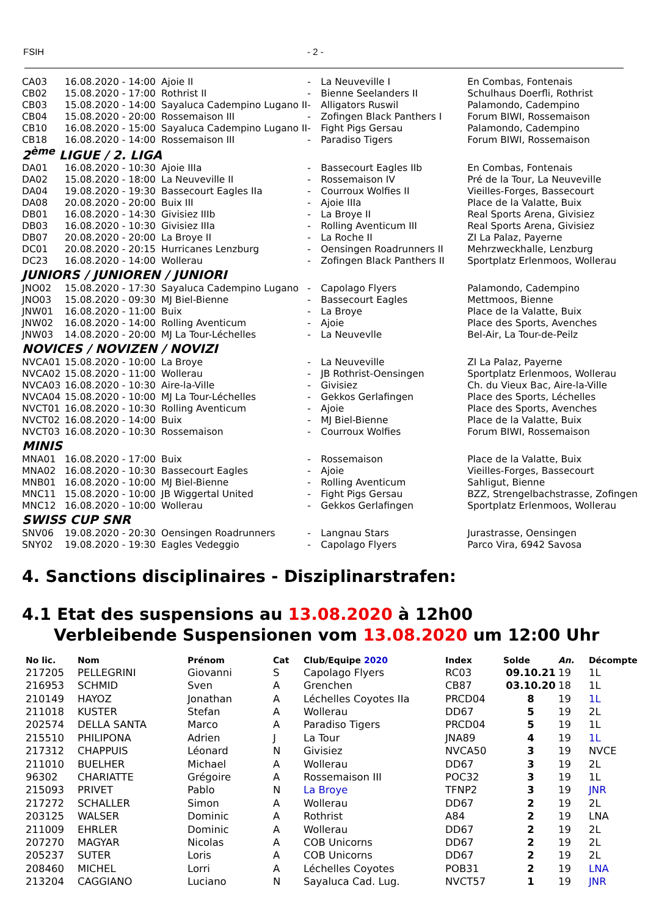FSIH - 2 -
| CA03 | 16.08.2020 - 14:00 | Ajoie II | - | La Neuveville I | En Combas, Fontenais |
| CB02 | 15.08.2020 - 17:00 | Rothrist II | - | Bienne Seelanders II | Schulhaus Doerfli, Rothrist |
| CB03 | 15.08.2020 - 14:00 | Sayaluca Cadempino Lugano II | - | Alligators Ruswil | Palamondo, Cadempino |
| CB04 | 15.08.2020 - 20:00 | Rossemaison III | - | Zofingen Black Panthers I | Forum BIWI, Rossemaison |
| CB10 | 16.08.2020 - 15:00 | Sayaluca Cadempino Lugano II | - | Fight Pigs Gersau | Palamondo, Cadempino |
| CB18 | 16.08.2020 - 14:00 | Rossemaison III | - | Paradiso Tigers | Forum BIWI, Rossemaison |
| 2<sup>ème</sup> LIGUE / 2. LIGA | | | | | |
| DA01 | 16.08.2020 - 10:30 | Ajoie IIIa | - | Bassecourt Eagles IIb | En Combas, Fontenais |
| DA02 | 15.08.2020 - 18:00 | La Neuveville II | - | Rossemaison IV | Pré de la Tour, La Neuveville |
| DA04 | 19.08.2020 - 19:30 | Bassecourt Eagles IIa | - | Courroux Wolfies II | Vieilles-Forges, Bassecourt |
| DA08 | 20.08.2020 - 20:00 | Buix III | - | Ajoie IIIa | Place de la Valatte, Buix |
| DB01 | 16.08.2020 - 14:30 | Givisiez IIIb | - | La Broye II | Real Sports Arena, Givisiez |
| DB03 | 16.08.2020 - 10:30 | Givisiez IIIa | - | Rolling Aventicum III | Real Sports Arena, Givisiez |
| DB07 | 20.08.2020 - 20:00 | La Broye II | - | La Roche II | ZI La Palaz, Payerne |
| DC01 | 20.08.2020 - 20:15 | Hurricanes Lenzburg | - | Oensingen Roadrunners II | Mehrzweckhalle, Lenzburg |
| DC23 | 16.08.2020 - 14:00 | Wollerau | - | Zofingen Black Panthers II | Sportplatz Erlenmoos, Wollerau |
| JUNIORS / JUNIOREN / JUNIORI | | | | | |
| JNO02 | 15.08.2020 - 17:30 | Sayaluca Cadempino Lugano | - | Capolago Flyers | Palamondo, Cadempino |
| JNO03 | 15.08.2020 - 09:30 | MJ Biel-Bienne | - | Bassecourt Eagles | Mettmoos, Bienne |
| JNW01 | 16.08.2020 - 11:00 | Buix | - | La Broye | Place de la Valatte, Buix |
| JNW02 | 16.08.2020 - 14:00 | Rolling Aventicum | - | Ajoie | Place des Sports, Avenches |
| JNW03 | 14.08.2020 - 20:00 | MJ La Tour-Léchelles | - | La Neuvevlle | Bel-Air, La Tour-de-Peilz |
| NOVICES / NOVIZEN / NOVIZI | | | | | |
| NVCA01 | 15.08.2020 - 10:00 | La Broye | - | La Neuveville | ZI La Palaz, Payerne |
| NVCA02 | 15.08.2020 - 11:00 | Wollerau | - | JB Rothrist-Oensingen | Sportplatz Erlenmoos, Wollerau |
| NVCA03 | 16.08.2020 - 10:30 | Aire-la-Ville | - | Givisiez | Ch. du Vieux Bac, Aire-la-Ville |
| NVCA04 | 15.08.2020 - 10:00 | MJ La Tour-Léchelles | - | Gekkos Gerlafingen | Place des Sports, Léchelles |
| NVCT01 | 16.08.2020 - 10:30 | Rolling Aventicum | - | Ajoie | Place des Sports, Avenches |
| NVCT02 | 16.08.2020 - 14:00 | Buix | - | MJ Biel-Bienne | Place de la Valatte, Buix |
| NVCT03 | 16.08.2020 - 10:30 | Rossemaison | - | Courroux Wolfies | Forum BIWI, Rossemaison |
| MINIS | | | | | |
| MNA01 | 16.08.2020 - 17:00 | Buix | - | Rossemaison | Place de la Valatte, Buix |
| MNA02 | 16.08.2020 - 10:30 | Bassecourt Eagles | - | Ajoie | Vieilles-Forges, Bassecourt |
| MNB01 | 16.08.2020 - 10:00 | MJ Biel-Bienne | - | Rolling Aventicum | Sahligut, Bienne |
| MNC11 | 15.08.2020 - 10:00 | JB Wiggertal United | - | Fight Pigs Gersau | BZZ, Strengelbachstrasse, Zofingen |
| MNC12 | 16.08.2020 - 10:00 | Wollerau | - | Gekkos Gerlafingen | Sportplatz Erlenmoos, Wollerau |
| SWISS CUP SNR | | | | | |
| SNV06 | 19.08.2020 - 20:30 | Oensingen Roadrunners | - | Langnau Stars | Jurastrasse, Oensingen |
| SNY02 | 19.08.2020 - 19:30 | Eagles Vedeggio | - | Capolago Flyers | Parco Vira, 6942 Savosa |
4. Sanctions disciplinaires - Disziplinarstrafen:
4.1 Etat des suspensions au 13.08.2020 à 12h00
Verbleibende Suspensionen vom 13.08.2020 um 12:00 Uhr
| No lic. | Nom | Prénom | Cat | Club/Equipe 2020 | Index | Solde | An. | Décompte |
| --- | --- | --- | --- | --- | --- | --- | --- | --- |
| 217205 | PELLEGRINI | Giovanni | S | Capolago Flyers | RC03 | 09.10.21 | 19 | 1L |
| 216953 | SCHMID | Sven | A | Grenchen | CB87 | 03.10.20 | 18 | 1L |
| 210149 | HAYOZ | Jonathan | A | Léchelles Coyotes IIa | PRCD04 | 8 | 19 | 1L |
| 211018 | KUSTER | Stefan | A | Wollerau | DD67 | 5 | 19 | 2L |
| 202574 | DELLA SANTA | Marco | A | Paradiso Tigers | PRCD04 | 5 | 19 | 1L |
| 215510 | PHILIPONA | Adrien | J | La Tour | JNA89 | 4 | 19 | 1L |
| 217312 | CHAPPUIS | Léonard | N | Givisiez | NVCA50 | 3 | 19 | NVCE |
| 211010 | BUELHER | Michael | A | Wollerau | DD67 | 3 | 19 | 2L |
| 96302 | CHARIATTE | Grégoire | A | Rossemaison III | POC32 | 3 | 19 | 1L |
| 215093 | PRIVET | Pablo | N | La Broye | TFNP2 | 3 | 19 | JNR |
| 217272 | SCHALLER | Simon | A | Wollerau | DD67 | 2 | 19 | 2L |
| 203125 | WALSER | Dominic | A | Rothrist | A84 | 2 | 19 | LNA |
| 211009 | EHRLER | Dominic | A | Wollerau | DD67 | 2 | 19 | 2L |
| 207270 | MAGYAR | Nicolas | A | COB Unicorns | DD67 | 2 | 19 | 2L |
| 205237 | SUTER | Loris | A | COB Unicorns | DD67 | 2 | 19 | 2L |
| 208460 | MICHEL | Lorri | A | Léchelles Coyotes | POB31 | 2 | 19 | LNA |
| 213204 | CAGGIANO | Luciano | N | Sayaluca Cad. Lug. | NVCT57 | 1 | 19 | JNR |